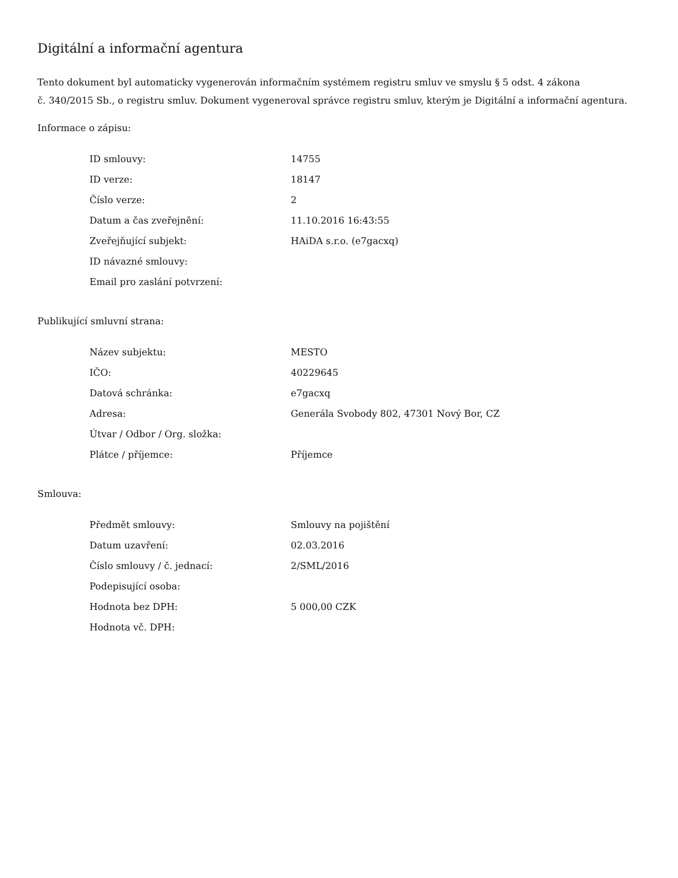Digitální a informační agentura
Tento dokument byl automaticky vygenerován informačním systémem registru smluv ve smyslu § 5 odst. 4 zákona
č. 340/2015 Sb., o registru smluv. Dokument vygeneroval správce registru smluv, kterým je Digitální a informační agentura.
Informace o zápisu:
| ID smlouvy: | 14755 |
| ID verze: | 18147 |
| Číslo verze: | 2 |
| Datum a čas zveřejnění: | 11.10.2016 16:43:55 |
| Zveřejňující subjekt: | HAiDA s.r.o. (e7gacxq) |
| ID návazné smlouvy: | |
| Email pro zaslání potvrzení: | |
Publikující smluvní strana:
| Název subjektu: | MESTO |
| IČO: | 40229645 |
| Datová schránka: | e7gacxq |
| Adresa: | Generála Svobody 802, 47301 Nový Bor, CZ |
| Útvar / Odbor / Org. složka: | |
| Plátce / příjemce: | Příjemce |
Smlouva:
| Předmět smlouvy: | Smlouvy na pojištění |
| Datum uzavření: | 02.03.2016 |
| Číslo smlouvy / č. jednací: | 2/SML/2016 |
| Podepisující osoba: | |
| Hodnota bez DPH: | 5 000,00 CZK |
| Hodnota vč. DPH: | |